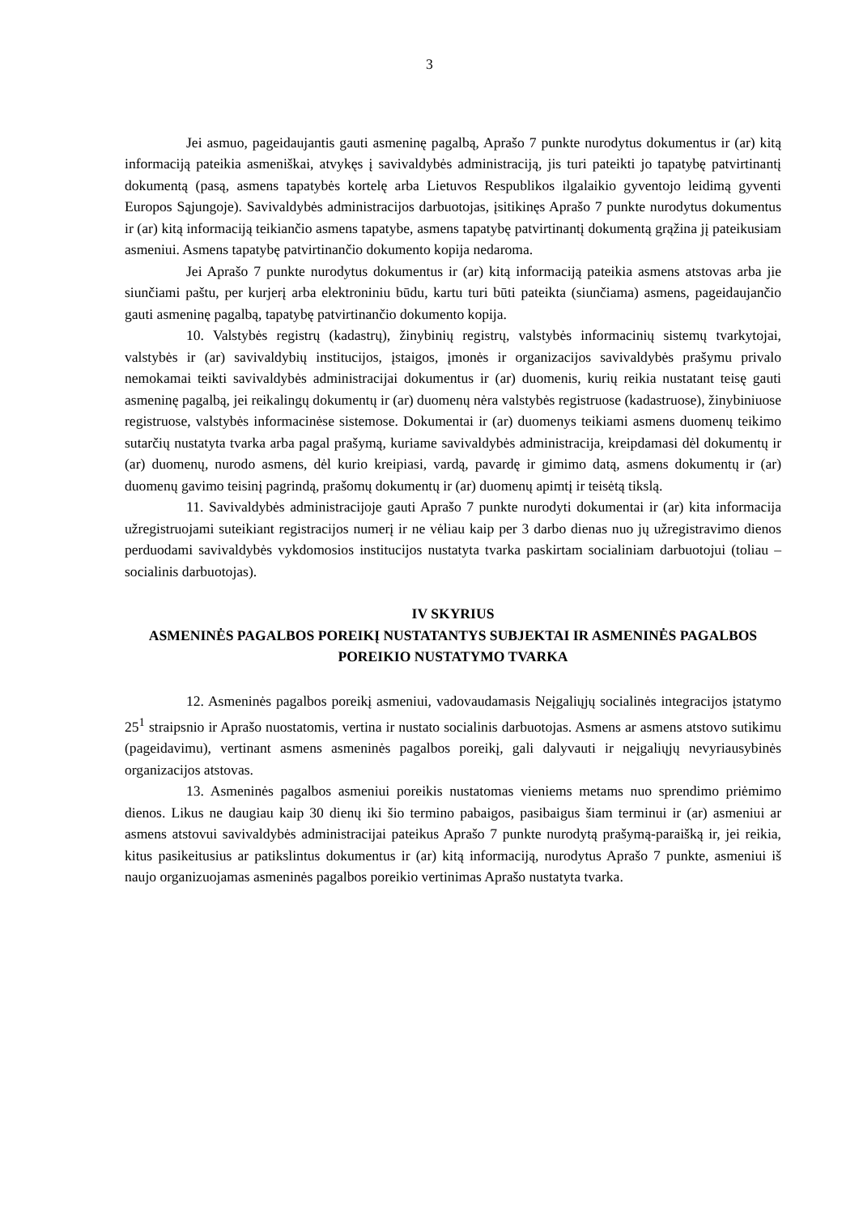3
Jei asmuo, pageidaujantis gauti asmeninę pagalbą, Aprašo 7 punkte nurodytus dokumentus ir (ar) kitą informaciją pateikia asmeniškai, atvykęs į savivaldybės administraciją, jis turi pateikti jo tapatybę patvirtinantį dokumentą (pasą, asmens tapatybės kortelę arba Lietuvos Respublikos ilgalaikio gyventojo leidimą gyventi Europos Sąjungoje). Savivaldybės administracijos darbuotojas, įsitikinęs Aprašo 7 punkte nurodytus dokumentus ir (ar) kitą informaciją teikiančio asmens tapatybe, asmens tapatybę patvirtinantį dokumentą grąžina jį pateikusiam asmeniui. Asmens tapatybę patvirtinančio dokumento kopija nedaroma.
Jei Aprašo 7 punkte nurodytus dokumentus ir (ar) kitą informaciją pateikia asmens atstovas arba jie siunčiami paštu, per kurjerį arba elektroniniu būdu, kartu turi būti pateikta (siunčiama) asmens, pageidaujančio gauti asmeninę pagalbą, tapatybę patvirtinančio dokumento kopija.
10. Valstybės registrų (kadastrų), žinybinių registrų, valstybės informacinių sistemų tvarkytojai, valstybės ir (ar) savivaldybių institucijos, įstaigos, įmonės ir organizacijos savivaldybės prašymu privalo nemokamai teikti savivaldybės administracijai dokumentus ir (ar) duomenis, kurių reikia nustatant teisę gauti asmeninę pagalbą, jei reikalingų dokumentų ir (ar) duomenų nėra valstybės registruose (kadastruose), žinybiniuose registruose, valstybės informacinėse sistemose. Dokumentai ir (ar) duomenys teikiami asmens duomenų teikimo sutarčių nustatyta tvarka arba pagal prašymą, kuriame savivaldybės administracija, kreipdamasi dėl dokumentų ir (ar) duomenų, nurodo asmens, dėl kurio kreipiasi, vardą, pavardę ir gimimo datą, asmens dokumentų ir (ar) duomenų gavimo teisinį pagrindą, prašomų dokumentų ir (ar) duomenų apimtį ir teisėtą tikslą.
11. Savivaldybės administracijoje gauti Aprašo 7 punkte nurodyti dokumentai ir (ar) kita informacija užregistruojami suteikiant registracijos numerį ir ne vėliau kaip per 3 darbo dienas nuo jų užregistravimo dienos perduodami savivaldybės vykdomosios institucijos nustatyta tvarka paskirtam socialiniam darbuotojui (toliau – socialinis darbuotojas).
IV SKYRIUS
ASMENINĖS PAGALBOS POREIKĮ NUSTATANTYS SUBJEKTAI IR ASMENINĖS PAGALBOS POREIKIO NUSTATYMO TVARKA
12. Asmeninės pagalbos poreikį asmeniui, vadovaudamasis Neįgaliųjų socialinės integracijos įstatymo 25<sup>1</sup> straipsnio ir Aprašo nuostatomis, vertina ir nustato socialinis darbuotojas. Asmens ar asmens atstovo sutikimu (pageidavimu), vertinant asmens asmeninės pagalbos poreikį, gali dalyvauti ir neįgaliųjų nevyriausybinės organizacijos atstovas.
13. Asmeninės pagalbos asmeniui poreikis nustatomas vieniems metams nuo sprendimo priėmimo dienos. Likus ne daugiau kaip 30 dienų iki šio termino pabaigos, pasibaigus šiam terminui ir (ar) asmeniui ar asmens atstovui savivaldybės administracijai pateikus Aprašo 7 punkte nurodytą prašymą-paraišką ir, jei reikia, kitus pasikeitusius ar patikslintus dokumentus ir (ar) kitą informaciją, nurodytus Aprašo 7 punkte, asmeniui iš naujo organizuojamas asmeninės pagalbos poreikio vertinimas Aprašo nustatyta tvarka.